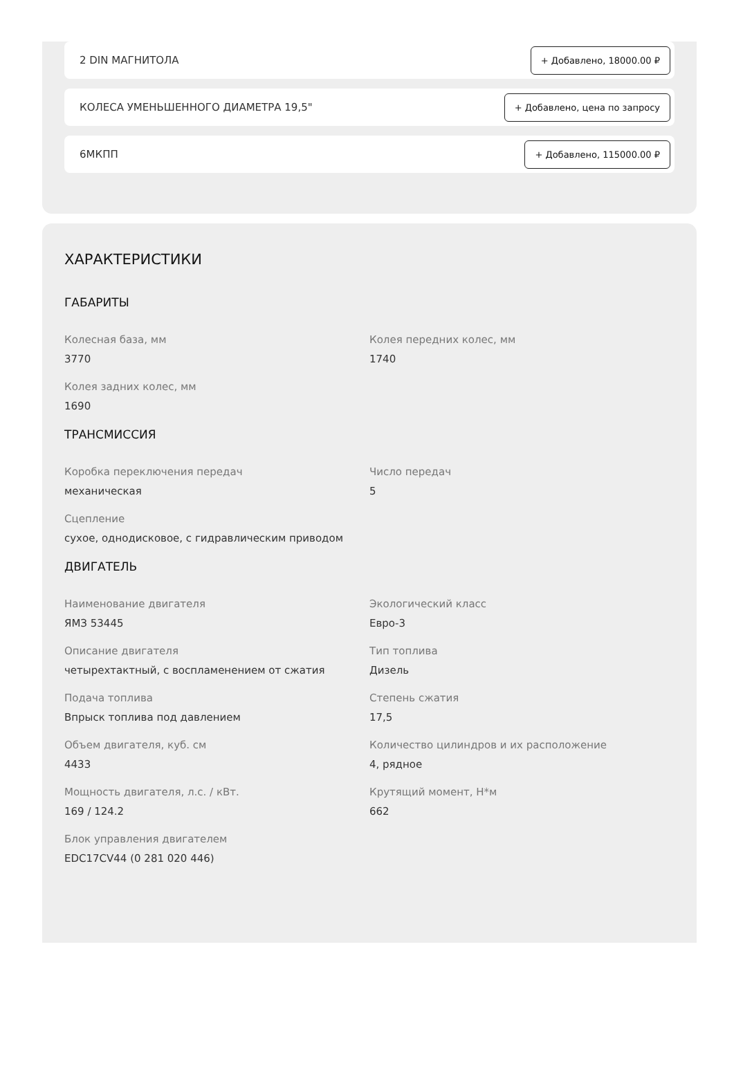2 DIN МАГНИТОЛА + Добавлено, 18000.00 ₽
КОЛЕСА УМЕНЬШЕННОГО ДИАМЕТРА 19,5" + Добавлено, цена по запросу
6МКПП + Добавлено, 115000.00 ₽
ХАРАКТЕРИСТИКИ
ГАБАРИТЫ
Колесная база, мм
3770
Колея передних колес, мм
1740
Колея задних колес, мм
1690
ТРАНСМИССИЯ
Коробка переключения передач
механическая
Число передач
5
Сцепление
сухое, однодисковое, с гидравлическим приводом
ДВИГАТЕЛЬ
Наименование двигателя
ЯМЗ 53445
Экологический класс
Евро-3
Описание двигателя
четырехтактный, с воспламенением от сжатия
Тип топлива
Дизель
Подача топлива
Впрыск топлива под давлением
Степень сжатия
17,5
Объем двигателя, куб. см
4433
Количество цилиндров и их расположение
4, рядное
Мощность двигателя, л.с. / кВт.
169 / 124.2
Крутящий момент, Н*м
662
Блок управления двигателем
EDC17CV44 (0 281 020 446)